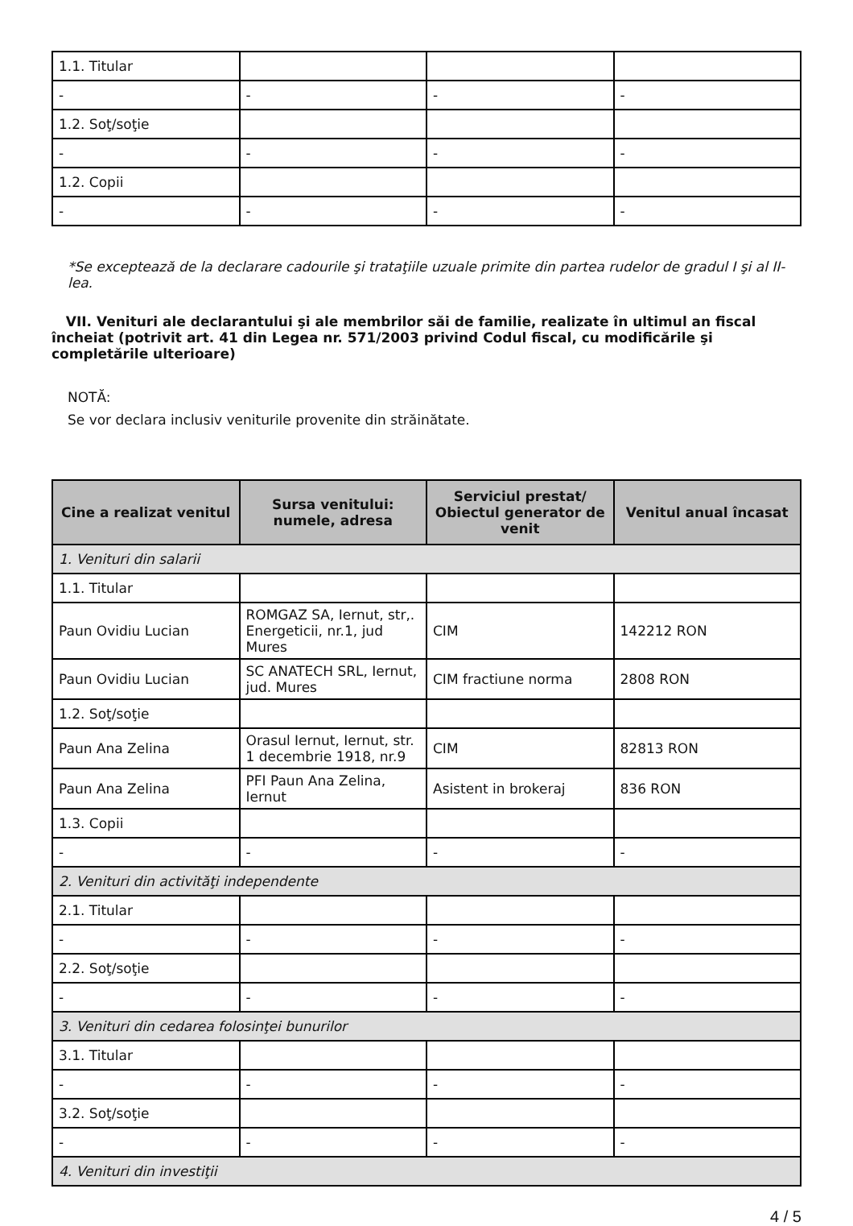| 1.1. Titular | | | |
| - | - | - | - |
| 1.2. Soţ/soţie | | | |
| - | - | - | - |
| 1.2. Copii | | | |
| - | - | - | - |
*Se exceptează de la declarare cadourile şi trataţiile uzuale primite din partea rudelor de gradul I şi al II-lea.
VII. Venituri ale declarantului şi ale membrilor săi de familie, realizate în ultimul an fiscal încheiat (potrivit art. 41 din Legea nr. 571/2003 privind Codul fiscal, cu modificările şi completările ulterioare)
NOTĂ:
Se vor declara inclusiv veniturile provenite din străinătate.
| Cine a realizat venitul | Sursa venitului: numele, adresa | Serviciul prestat/ Obiectul generator de venit | Venitul anual încasat |
| --- | --- | --- | --- |
| 1. Venituri din salarii | | | |
| 1.1. Titular | | | |
| Paun Ovidiu Lucian | ROMGAZ SA, Iernut, str,. Energeticii, nr.1, jud Mures | CIM | 142212 RON |
| Paun Ovidiu Lucian | SC ANATECH SRL, Iernut, jud. Mures | CIM fractiune norma | 2808 RON |
| 1.2. Soţ/soţie | | | |
| Paun Ana Zelina | Orasul Iernut, Iernut, str. 1 decembrie 1918, nr.9 | CIM | 82813 RON |
| Paun Ana Zelina | PFI Paun Ana Zelina, Iernut | Asistent in brokeraj | 836 RON |
| 1.3. Copii | | | |
| - | - | - | - |
| 2. Venituri din activităţi independente | | | |
| 2.1. Titular | | | |
| - | - | - | - |
| 2.2. Soţ/soţie | | | |
| - | - | - | - |
| 3. Venituri din cedarea folosinţei bunurilor | | | |
| 3.1. Titular | | | |
| - | - | - | - |
| 3.2. Soţ/soţie | | | |
| - | - | - | - |
| 4. Venituri din investiţii | | | |
4 / 5